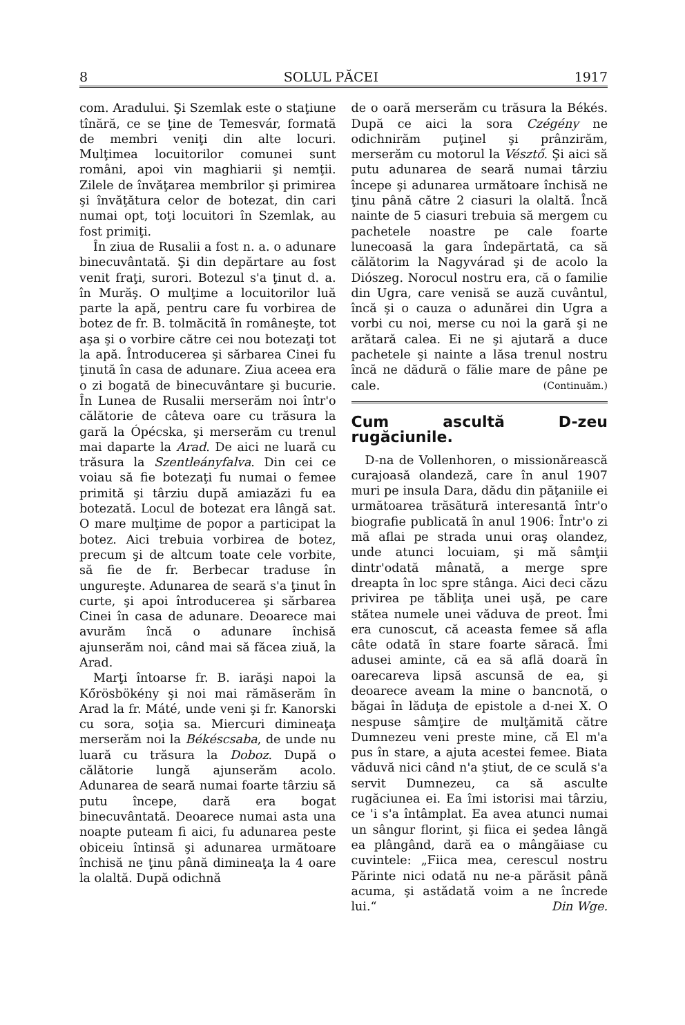8 SOLUL PĂCEI 1917
com. Aradului. Şi Szemlak este o staţiune tînără, ce se ţine de Temesvár, formată de membri veniţi din alte locuri. Mulţimea locuitorilor comunei sunt români, apoi vin maghiarii şi nemţii. Zilele de învăţarea membrilor şi primirea şi învăţătura celor de botezat, din cari numai opt, toţi locuitori în Szemlak, au fost primiţi.
În ziua de Rusalii a fost n. a. o adunare binecuvântată. Şi din depărtare au fost venit fraţi, surori. Botezul s'a ţinut d. a. în Murăş. O mulţime a locuitorilor luă parte la apă, pentru care fu vorbirea de botez de fr. B. tolmăcită în româneşte, tot aşa şi o vorbire către cei nou botezaţi tot la apă. Întroducerea şi sărbarea Cinei fu ţinută în casa de adunare. Ziua aceea era o zi bogată de binecuvântare şi bucurie. În Lunea de Rusalii merserăm noi într'o călătorie de câteva oare cu trăsura la gară la Ópécska, şi merserăm cu trenul mai daparte la Arad. De aici ne luară cu trăsura la Szentleányfalva. Din cei ce voiau să fie botezaţi fu numai o femee primită şi târziu după amiazăzi fu ea botezată. Locul de botezat era lângă sat. O mare mulţime de popor a participat la botez. Aici trebuia vorbirea de botez, precum şi de altcum toate cele vorbite, să fie de fr. Berbecar traduse în ungureşte. Adunarea de seară s'a ţinut în curte, şi apoi întroducerea şi sărbarea Cinei în casa de adunare. Deoarece mai avurăm încă o adunare închisă ajunserăm noi, când mai să făcea ziuă, la Arad.
Marţi întoarse fr. B. iarăşi napoi la Kőrösbökény şi noi mai rămăserăm în Arad la fr. Máté, unde veni şi fr. Kanorski cu sora, soţia sa. Miercuri dimineaţa merserăm noi la Békéscsaba, de unde nu luară cu trăsura la Doboz. După o călătorie lungă ajunserăm acolo. Adunarea de seară numai foarte târziu să putu începe, dară era bogat binecuvântată. Deoarece numai asta una noapte puteam fi aici, fu adunarea peste obiceiu întinsă şi adunarea următoare închisă ne ţinu până dimineaţa la 4 oare la olaltă. După odichnă
de o oară merserăm cu trăsura la Békés. După ce aici la sora Czégény ne odichnirăm puţinel şi prânzirăm, merserăm cu motorul la Vésztő. Şi aici să putu adunarea de seară numai târziu începe şi adunarea următoare închisă ne ţinu până către 2 ciasuri la olaltă. Încă nainte de 5 ciasuri trebuia să mergem cu pachetele noastre pe cale foarte lunecoasă la gara îndepărtată, ca să călătorim la Nagyvárad şi de acolo la Diószeg. Norocul nostru era, că o familie din Ugra, care venisă se auză cuvântul, încă şi o cauza o adunărei din Ugra a vorbi cu noi, merse cu noi la gară şi ne arătară calea. Ei ne şi ajutară a duce pachetele şi nainte a lăsa trenul nostru încă ne dădură o fălie mare de pâne pe cale. (Continuăm.)
Cum ascultă D-zeu rugăciunile.
D-na de Vollenhoren, o missionărească curajoasă olandeză, care în anul 1907 muri pe insula Dara, dădu din păţaniile ei următoarea trăsătură interesantă într'o biografie publicată în anul 1906: Într'o zi mă aflai pe strada unui oraş olandez, unde atunci locuiam, şi mă sâmţii dintr'odată mânată, a merge spre dreapta în loc spre stânga. Aici deci căzu privirea pe tăbliţa unei uşă, pe care stătea numele unei văduva de preot. Îmi era cunoscut, că aceasta femee să afla câte odată în stare foarte săracă. Îmi adusei aminte, că ea să află doară în oarecareva lipsă ascunsă de ea, şi deoarece aveam la mine o bancnotă, o băgai în lăduţa de epistole a d-nei X. O nespuse sâmţire de mulţămită către Dumnezeu veni preste mine, că El m'a pus în stare, a ajuta acestei femee. Biata văduvă nici când n'a ştiut, de ce sculă s'a servit Dumnezeu, ca să asculte rugăciunea ei. Ea îmi istorisi mai târziu, ce 'i s'a întâmplat. Ea avea atunci numai un sângur florint, şi fiica ei şedea lângă ea plângând, dară ea o mângăiase cu cuvintele: „Fiica mea, cerescul nostru Părinte nici odată nu ne-a părăsit până acuma, şi astădată voim a ne încrede lui.“ Din Wge.